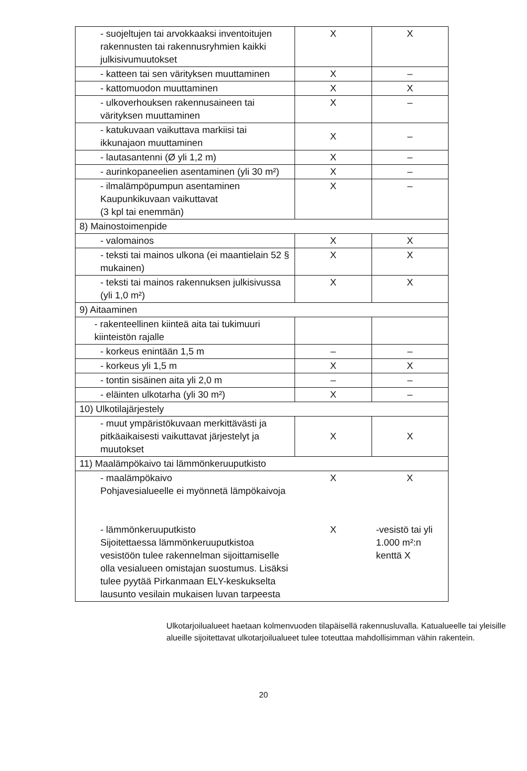| - suojeltujen tai arvokkaaksi inventoitujen rakennusten tai rakennusryhmien kaikki julkisivumuutokset | X | X |
| - katteen tai sen värityksen muuttaminen | X | – |
| - kattomuodon muuttaminen | X | X |
| - ulkoverhouksen rakennusaineen tai värityksen muuttaminen | X | – |
| - katukuvaan vaikuttava markiisi tai ikkunajaon muuttaminen | X | – |
| - lautasantenni (Ø yli 1,2 m) | X | – |
| - aurinkopaneelien asentaminen (yli 30 m²) | X | – |
| - ilmalämpöpumpun asentaminen Kaupunkikuvaan vaikuttavat (3 kpl tai enemmän) | X | – |
| 8) Mainostoimenpide | | |
| - valomainos | X | X |
| - teksti tai mainos ulkona (ei maantielain 52 § mukainen) | X | X |
| - teksti tai mainos rakennuksen julkisivussa (yli 1,0 m²) | X | X |
| 9) Aitaaminen | | |
| - rakenteellinen kiinteä aita tai tukimuuri kiinteistön rajalle | | |
| - korkeus enintään 1,5 m | – | – |
| - korkeus yli 1,5 m | X | X |
| - tontin sisäinen aita yli 2,0 m | – | – |
| - eläinten ulkotarha (yli 30 m²) | X | – |
| 10) Ulkotilajärjestely | | |
| - muut ympäristökuvaan merkittävästi ja pitkäaikaisesti vaikuttavat järjestelyt ja muutokset | X | X |
| 11) Maalämpökaivo tai lämmönkeruuputkisto | | |
| - maalämpökaivo Pohjavesialueelle ei myönnetä lämpökaivoja - lämmönkeruuputkisto Sijoitettaessa lämmönkeruuputkistoa vesistöön tulee rakennelman sijoittamiselle olla vesialueen omistajan suostumus. Lisäksi tulee pyytää Pirkanmaan ELY-keskukselta lausunto vesilain mukaisen luvan tarpeesta | X X | X -vesistö tai yli 1.000 m²:n kenttä X |
Ulkotarjoilualueet haetaan kolmenvuoden tilapäisellä rakennusluvalla. Katualueelle tai yleisille alueille sijoitettavat ulkotarjoilualueet tulee toteuttaa mahdollisimman vähin rakentein.
20